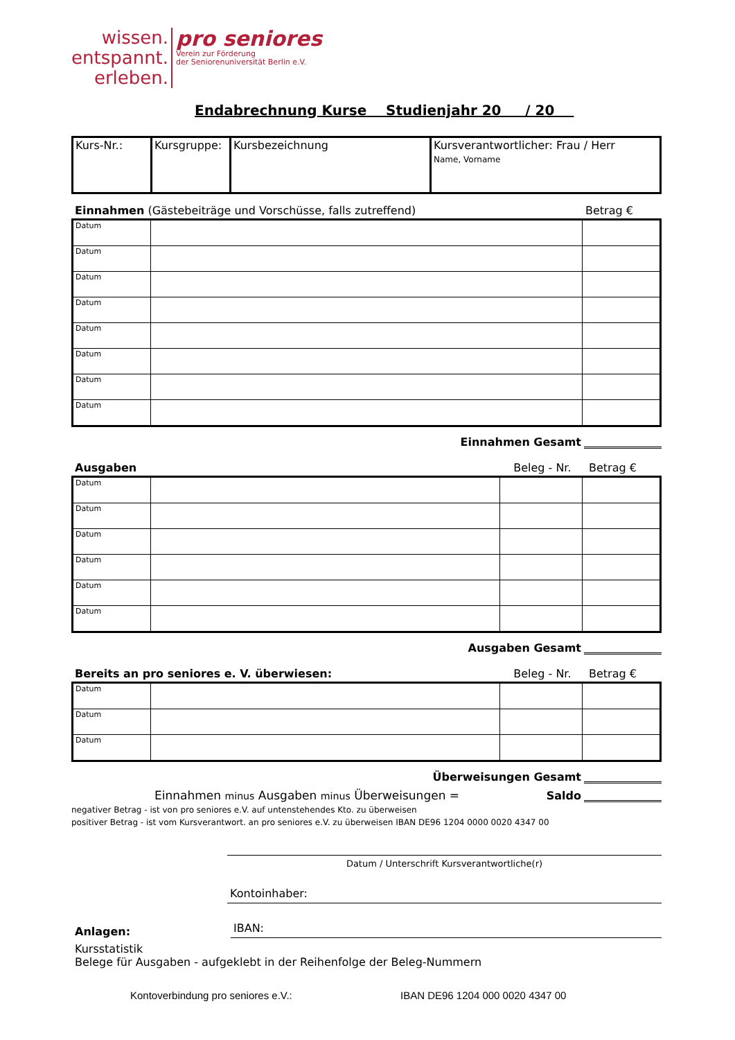wissen.
entspannt.
erleben.
pro seniores
Verein zur Förderung
der Seniorenuniversität Berlin e.V.
Endabrechnung Kurse Studienjahr 20 / 20
| Kurs-Nr.: | Kursgruppe: | Kursbezeichnung | Kursverantwortlicher: Frau / Herr Name, Vorname |
Einnahmen (Gästebeiträge und Vorschüsse, falls zutreffend) Betrag €
| Datum | | |
| Datum | | |
| Datum | | |
| Datum | | |
| Datum | | |
| Datum | | |
| Datum | | |
| Datum | | |
Einnahmen Gesamt
Ausgaben Beleg - Nr. Betrag €
| Datum | | | |
| Datum | | | |
| Datum | | | |
| Datum | | | |
| Datum | | | |
| Datum | | | |
Ausgaben Gesamt
Bereits an pro seniores e. V. überwiesen: Beleg - Nr. Betrag €
| Datum | | | |
| Datum | | | |
| Datum | | | |
Überweisungen Gesamt
Einnahmen minus Ausgaben minus Überweisungen = Saldo
negativer Betrag - ist von pro seniores e.V. auf untenstehendes Kto. zu überweisen
positiver Betrag - ist vom Kursverantwort. an pro seniores e.V. zu überweisen IBAN DE96 1204 0000 0020 4347 00
Datum / Unterschrift Kursverantwortliche(r)
Kontoinhaber:
Anlagen:
IBAN:
Kursstatistik
Belege für Ausgaben - aufgeklebt in der Reihenfolge der Beleg-Nummern
Kontoverbindung pro seniores e.V.: IBAN DE96 1204 000 0020 4347 00